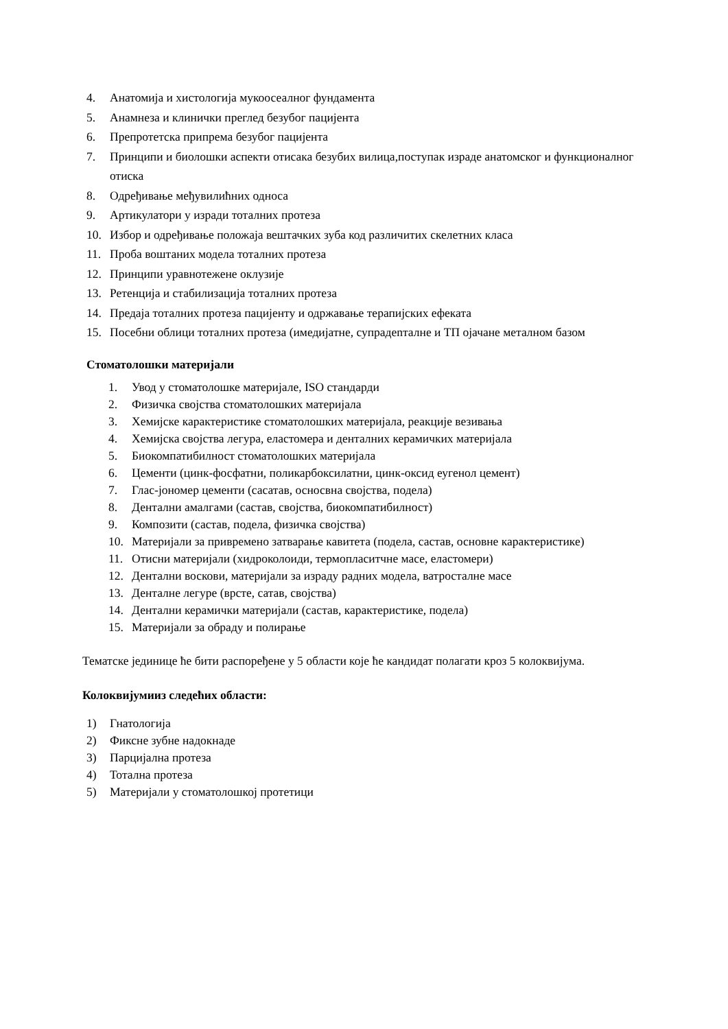4. Анатомија и хистологија мукоосеалног фундамента
5. Анамнеза и клинички преглед безубог пацијента
6. Препротетска припрема безубог пацијента
7. Принципи и биолошки аспекти отисака безубих вилица,поступак израде анатомског и функционалног отиска
8. Одређивање међувилићних односа
9. Артикулатори у изради тоталних протеза
10. Избор и одређивање положаја вештачких зуба код различитих скелетних класа
11. Проба воштаних модела тоталних протеза
12. Принципи уравнотежене оклузије
13. Ретенција и стабилизација тоталних протеза
14. Предаја тоталних протеза пацијенту и одржавање терапијских ефеката
15. Посебни облици тоталних протеза (имедијатне, супрадenталне и ТП ојачане металном базом
Стоматолошки материјали
1. Увод у стоматолошке материјале, ISO стандарди
2. Физичка својства стоматолошких материјала
3. Хемијске карактеристике стоматолошких материјала, реакције везивања
4. Хемијска својства легура, еластомера и денталних керамичких материјала
5. Биокомпатибилност стоматолошких материјала
6. Цементи (цинк-фосфатни, поликарбоксилатни, цинк-оксид еугенол цемент)
7. Глас-јономер цементи (сасатав, осносвна својства, подела)
8. Дентални амалгами (састав, својства, биокомпатибилност)
9. Композити (састав, подела, физичка својства)
10. Материјали за привремено затварање кавитета (подела, састав, основне карактеристике)
11. Отисни материјали (хидроколоиди, термопласитчне масе, еластомери)
12. Дентални воскови, материјали за израду радних модела, ватросталне масе
13. Денталне легуре (врсте, сатав, својства)
14. Дентални керамички материјали (састав, карактеристике, подела)
15. Материјали за обраду и полирање
Тематске јединице ће бити распоређене у 5 области које ће кандидат полагати кроз 5 колоквијума.
Колоквијумииз следећих области:
1) Гнатологија
2) Фиксне зубне надокнаде
3) Парцијална протеза
4) Тотална протеза
5) Материјали у стоматолошкој протетици